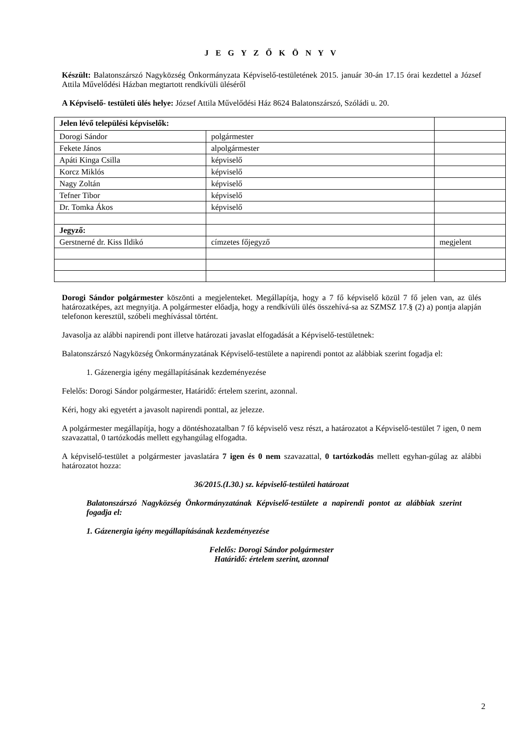J E G Y Z Ő K Ö N Y V
Készült: Balatonszárszó Nagyközség Önkormányzata Képviselő-testületének 2015. január 30-án 17.15 órai kezdettel a József Attila Művelődési Házban megtartott rendkívüli üléséről
A Képviselő- testületi ülés helye: József Attila Művelődési Ház 8624 Balatonszárszó, Szóládi u. 20.
| Jelen lévő települési képviselők: | | |
| Dorogi Sándor | polgármester | |
| Fekete János | alpolgármester | |
| Apáti Kinga Csilla | képviselő | |
| Korcz Miklós | képviselő | |
| Nagy Zoltán | képviselő | |
| Tefner Tibor | képviselő | |
| Dr. Tomka Ákos | képviselő | |
| Jegyző: | | |
| Gerstnerné dr. Kiss Ildikó | címzetes főjegyző | megjelent |
Dorogi Sándor polgármester köszönti a megjelenteket. Megállapítja, hogy a 7 fő képviselő közül 7 fő jelen van, az ülés határozatképes, azt megnyitja. A polgármester előadja, hogy a rendkívüli ülés összehívá-sa az SZMSZ 17.§ (2) a) pontja alapján telefonon keresztül, szóbeli meghívással történt.
Javasolja az alábbi napirendi pont illetve határozati javaslat elfogadását a Képviselő-testületnek:
Balatonszárszó Nagyközség Önkormányzatának Képviselő-testülete a napirendi pontot az alábbiak szerint fogadja el:
1. Gázenergia igény megállapításának kezdeményezése
Felelős: Dorogi Sándor polgármester, Határidő: értelem szerint, azonnal.
Kéri, hogy aki egyetért a javasolt napirendi ponttal, az jelezze.
A polgármester megállapítja, hogy a döntéshozatalban 7 fő képviselő vesz részt, a határozatot a Képviselő-testület 7 igen, 0 nem szavazattal, 0 tartózkodás mellett egyhangúlag elfogadta.
A képviselő-testület a polgármester javaslatára 7 igen és 0 nem szavazattal, 0 tartózkodás mellett egyhan-gúlag az alábbi határozatot hozza:
36/2015.(I.30.) sz. képviselő-testületi határozat
Balatonszárszó Nagyközség Önkormányzatának Képviselő-testülete a napirendi pontot az alábbiak szerint fogadja el:
1. Gázenergia igény megállapításának kezdeményezése
Felelős: Dorogi Sándor polgármester
Határidő: értelem szerint, azonnal
2